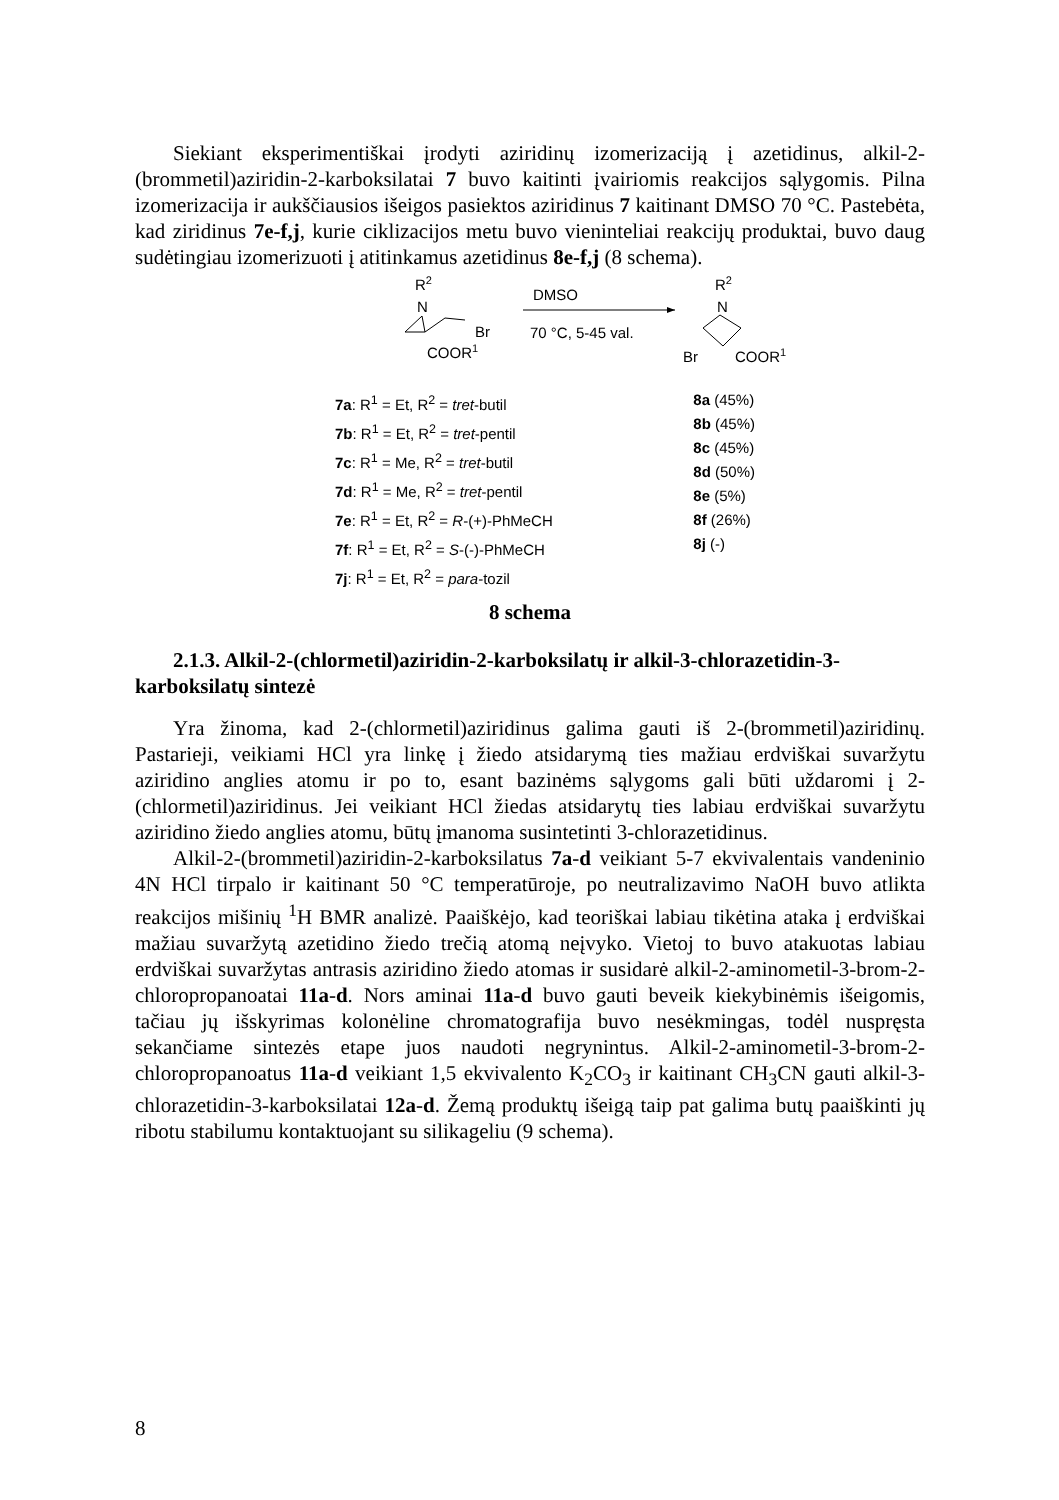Siekiant eksperimentiškai įrodyti aziridinų izomerizaciją į azetidinus, alkil-2-(brommetil)aziridin-2-karboksilatai 7 buvo kaitinti įvairiomis reakcijos sąlygomis. Pilna izomerizacija ir aukščiausios išeigos pasiektos aziridinus 7 kaitinant DMSO 70 °C. Pastebėta, kad ziridinus 7e-f,j, kurie ciklizacijos metu buvo vieninteliai reakcijų produktai, buvo daug sudėtingiau izomerizuoti į atitinkamus azetidinus 8e-f,j (8 schema).
R2
N
Br
COOR1
DMSO
70 °C, 5-45 val.
R2
N
Br
COOR1
7a: R<sup>1</sup> = Et, R<sup>2</sup> = tret-butil
7b: R<sup>1</sup> = Et, R<sup>2</sup> = tret-pentil
7c: R<sup>1</sup> = Me, R<sup>2</sup> = tret-butil
7d: R<sup>1</sup> = Me, R<sup>2</sup> = tret-pentil
7e: R<sup>1</sup> = Et, R<sup>2</sup> = R-(+)-PhMeCH
7f: R<sup>1</sup> = Et, R<sup>2</sup> = S-(-)-PhMeCH
7j: R<sup>1</sup> = Et, R<sup>2</sup> = para-tozil
8a (45%)
8b (45%)
8c (45%)
8d (50%)
8e (5%)
8f (26%)
8j (-)
8 schema
2.1.3. Alkil-2-(chlormetil)aziridin-2-karboksilatų ir alkil-3-chlorazetidin-3-karboksilatų sintezė
Yra žinoma, kad 2-(chlormetil)aziridinus galima gauti iš 2-(brommetil)aziridinų. Pastarieji, veikiami HCl yra linkę į žiedo atsidarymą ties mažiau erdviškai suvaržytu aziridino anglies atomu ir po to, esant bazinėms sąlygoms gali būti uždaromi į 2-(chlormetil)aziridinus. Jei veikiant HCl žiedas atsidarytų ties labiau erdviškai suvaržytu aziridino žiedo anglies atomu, būtų įmanoma susintetinti 3-chlorazetidinus.
Alkil-2-(brommetil)aziridin-2-karboksilatus 7a-d veikiant 5-7 ekvivalentais vandeninio 4N HCl tirpalo ir kaitinant 50 °C temperatūroje, po neutralizavimo NaOH buvo atlikta reakcijos mišinių <sup>1</sup>H BMR analizė. Paaiškėjo, kad teoriškai labiau tikėtina ataka į erdviškai mažiau suvaržytą azetidino žiedo trečią atomą neįvyko. Vietoj to buvo atakuotas labiau erdviškai suvaržytas antrasis aziridino žiedo atomas ir susidarė alkil-2-aminometil-3-brom-2-chloropropanoatai 11a-d. Nors aminai 11a-d buvo gauti beveik kiekybinėmis išeigomis, tačiau jų išskyrimas kolonėline chromatografija buvo nesėkmingas, todėl nuspręsta sekančiame sintezės etape juos naudoti negrynintus. Alkil-2-aminometil-3-brom-2-chloropropanoatus 11a-d veikiant 1,5 ekvivalento K<sub>2</sub>CO<sub>3</sub> ir kaitinant CH<sub>3</sub>CN gauti alkil-3-chlorazetidin-3-karboksilatai 12a-d. Žemą produktų išeigą taip pat galima butų paaiškinti jų ribotu stabilumu kontaktuojant su silikageliu (9 schema).
8